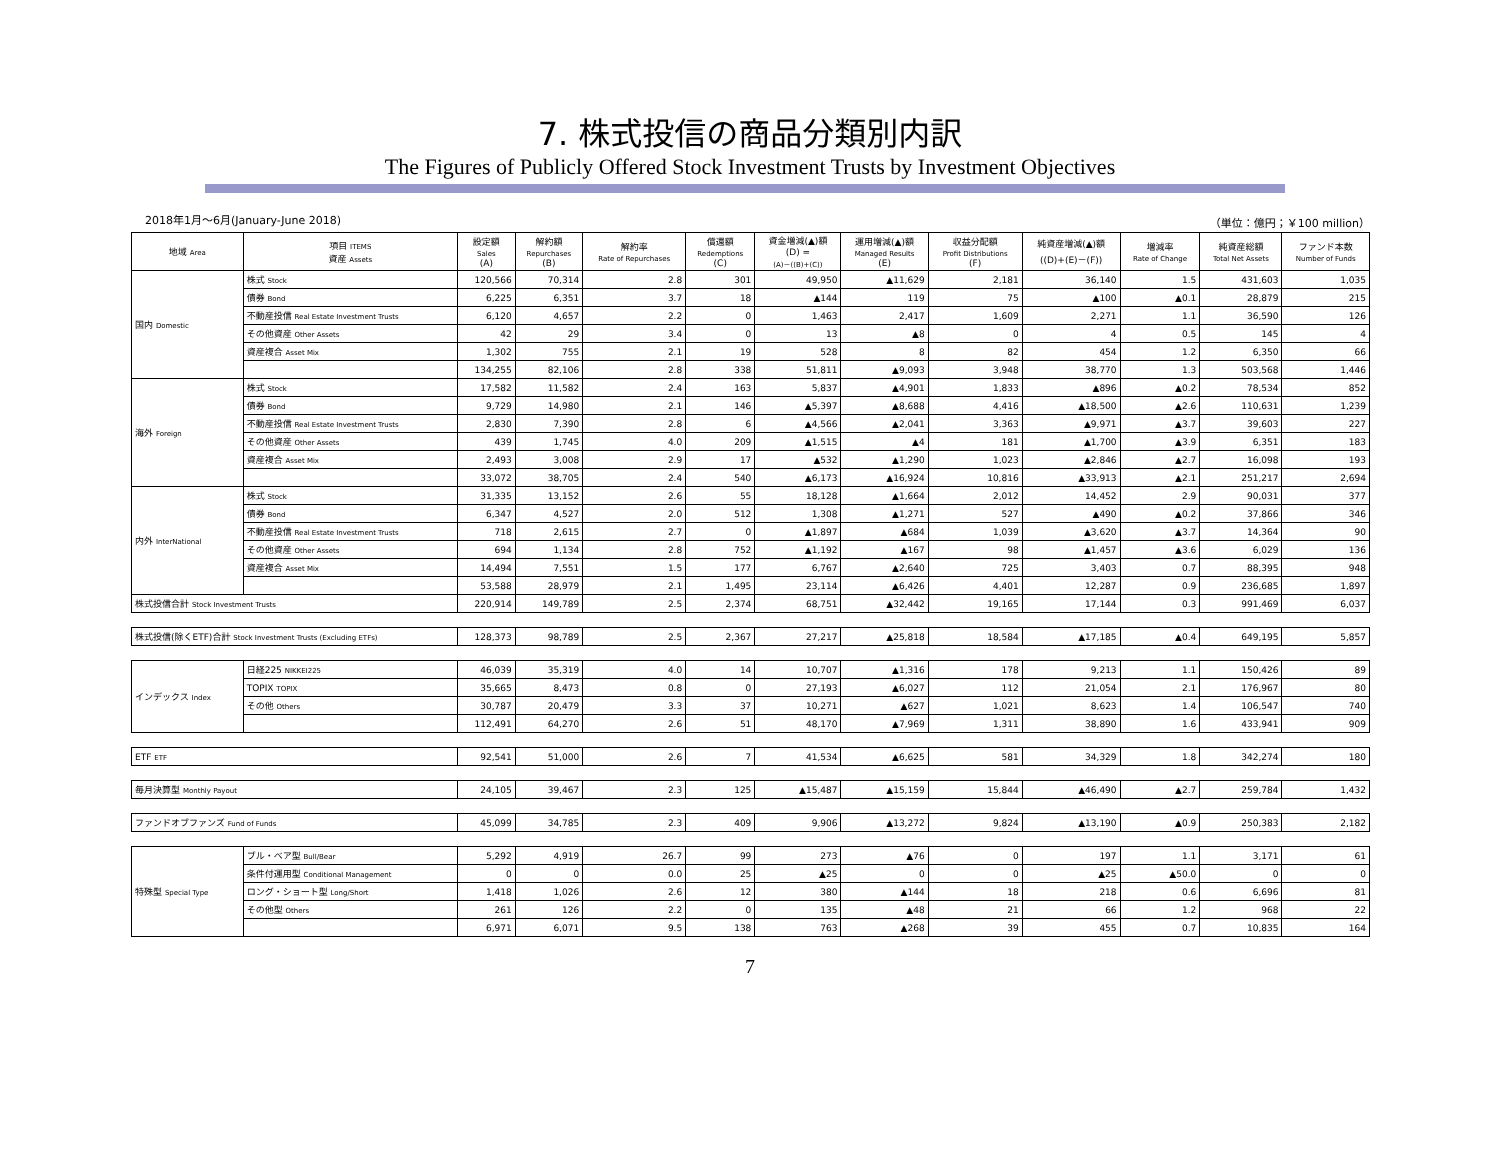7. 株式投信の商品分類別内訳
The Figures of Publicly Offered Stock Investment Trusts by Investment Objectives
2018年1月～6月(January-June 2018) （単位：億円；￥100 million）
| 地域 Area | 項目 ITEMS 資産 Assets | 設定額 Sales (A) | 解約額 Repurchases (B) | 解約率 Rate of Repurchases | 償還額 Redemptions (C) | 資金増減(▲)額 (D) = (A)－((B)+(C)) | 運用増減(▲)額 Managed Results (E) | 収益分配額 Profit Distributions (F) | 純資産増減(▲)額 ((D)+(E)－(F)) | 増減率 Rate of Change | 純資産総額 Total Net Assets | ファンド本数 Number of Funds |
| --- | --- | --- | --- | --- | --- | --- | --- | --- | --- | --- | --- | --- |
| 国内 Domestic | 株式 Stock | 120,566 | 70,314 | 2.8 | 301 | 49,950 | ▲11,629 | 2,181 | 36,140 | 1.5 | 431,603 | 1,035 |
| | 債券 Bond | 6,225 | 6,351 | 3.7 | 18 | ▲144 | 119 | 75 | ▲100 | ▲0.1 | 28,879 | 215 |
| | 不動産投信 Real Estate Investment Trusts | 6,120 | 4,657 | 2.2 | 0 | 1,463 | 2,417 | 1,609 | 2,271 | 1.1 | 36,590 | 126 |
| | その他資産 Other Assets | 42 | 29 | 3.4 | 0 | 13 | ▲8 | 0 | 4 | 0.5 | 145 | 4 |
| | 資産複合 Asset Mix | 1,302 | 755 | 2.1 | 19 | 528 | 8 | 82 | 454 | 1.2 | 6,350 | 66 |
| | | 134,255 | 82,106 | 2.8 | 338 | 51,811 | ▲9,093 | 3,948 | 38,770 | 1.3 | 503,568 | 1,446 |
| 海外 Foreign | 株式 Stock | 17,582 | 11,582 | 2.4 | 163 | 5,837 | ▲4,901 | 1,833 | ▲896 | ▲0.2 | 78,534 | 852 |
| | 債券 Bond | 9,729 | 14,980 | 2.1 | 146 | ▲5,397 | ▲8,688 | 4,416 | ▲18,500 | ▲2.6 | 110,631 | 1,239 |
| | 不動産投信 Real Estate Investment Trusts | 2,830 | 7,390 | 2.8 | 6 | ▲4,566 | ▲2,041 | 3,363 | ▲9,971 | ▲3.7 | 39,603 | 227 |
| | その他資産 Other Assets | 439 | 1,745 | 4.0 | 209 | ▲1,515 | ▲4 | 181 | ▲1,700 | ▲3.9 | 6,351 | 183 |
| | 資産複合 Asset Mix | 2,493 | 3,008 | 2.9 | 17 | ▲532 | ▲1,290 | 1,023 | ▲2,846 | ▲2.7 | 16,098 | 193 |
| | | 33,072 | 38,705 | 2.4 | 540 | ▲6,173 | ▲16,924 | 10,816 | ▲33,913 | ▲2.1 | 251,217 | 2,694 |
| 内外 InterNational | 株式 Stock | 31,335 | 13,152 | 2.6 | 55 | 18,128 | ▲1,664 | 2,012 | 14,452 | 2.9 | 90,031 | 377 |
| | 債券 Bond | 6,347 | 4,527 | 2.0 | 512 | 1,308 | ▲1,271 | 527 | ▲490 | ▲0.2 | 37,866 | 346 |
| | 不動産投信 Real Estate Investment Trusts | 718 | 2,615 | 2.7 | 0 | ▲1,897 | ▲684 | 1,039 | ▲3,620 | ▲3.7 | 14,364 | 90 |
| | その他資産 Other Assets | 694 | 1,134 | 2.8 | 752 | ▲1,192 | ▲167 | 98 | ▲1,457 | ▲3.6 | 6,029 | 136 |
| | 資産複合 Asset Mix | 14,494 | 7,551 | 1.5 | 177 | 6,767 | ▲2,640 | 725 | 3,403 | 0.7 | 88,395 | 948 |
| | | 53,588 | 28,979 | 2.1 | 1,495 | 23,114 | ▲6,426 | 4,401 | 12,287 | 0.9 | 236,685 | 1,897 |
| 株式投信合計 Stock Investment Trusts | | 220,914 | 149,789 | 2.5 | 2,374 | 68,751 | ▲32,442 | 19,165 | 17,144 | 0.3 | 991,469 | 6,037 |
| 株式投信(除くETF)合計 Stock Investment Trusts (Excluding ETFs) | | 128,373 | 98,789 | 2.5 | 2,367 | 27,217 | ▲25,818 | 18,584 | ▲17,185 | ▲0.4 | 649,195 | 5,857 |
| インデックス Index | 日経225 NIKKEI225 | 46,039 | 35,319 | 4.0 | 14 | 10,707 | ▲1,316 | 178 | 9,213 | 1.1 | 150,426 | 89 |
| | TOPIX TOPIX | 35,665 | 8,473 | 0.8 | 0 | 27,193 | ▲6,027 | 112 | 21,054 | 2.1 | 176,967 | 80 |
| | その他 Others | 30,787 | 20,479 | 3.3 | 37 | 10,271 | ▲627 | 1,021 | 8,623 | 1.4 | 106,547 | 740 |
| | | 112,491 | 64,270 | 2.6 | 51 | 48,170 | ▲7,969 | 1,311 | 38,890 | 1.6 | 433,941 | 909 |
| ETF ETF | | 92,541 | 51,000 | 2.6 | 7 | 41,534 | ▲6,625 | 581 | 34,329 | 1.8 | 342,274 | 180 |
| 毎月決算型 Monthly Payout | | 24,105 | 39,467 | 2.3 | 125 | ▲15,487 | ▲15,159 | 15,844 | ▲46,490 | ▲2.7 | 259,784 | 1,432 |
| ファンドオブファンズ Fund of Funds | | 45,099 | 34,785 | 2.3 | 409 | 9,906 | ▲13,272 | 9,824 | ▲13,190 | ▲0.9 | 250,383 | 2,182 |
| 特殊型 Special Type | ブル・ベア型 Bull/Bear | 5,292 | 4,919 | 26.7 | 99 | 273 | ▲76 | 0 | 197 | 1.1 | 3,171 | 61 |
| | 条件付運用型 Conditional Management | 0 | 0 | 0.0 | 25 | ▲25 | 0 | 0 | ▲25 | ▲50.0 | 0 | 0 |
| | ロング・ショート型 Long/Short | 1,418 | 1,026 | 2.6 | 12 | 380 | ▲144 | 18 | 218 | 0.6 | 6,696 | 81 |
| | その他型 Others | 261 | 126 | 2.2 | 0 | 135 | ▲48 | 21 | 66 | 1.2 | 968 | 22 |
| | | 6,971 | 6,071 | 9.5 | 138 | 763 | ▲268 | 39 | 455 | 0.7 | 10,835 | 164 |
7